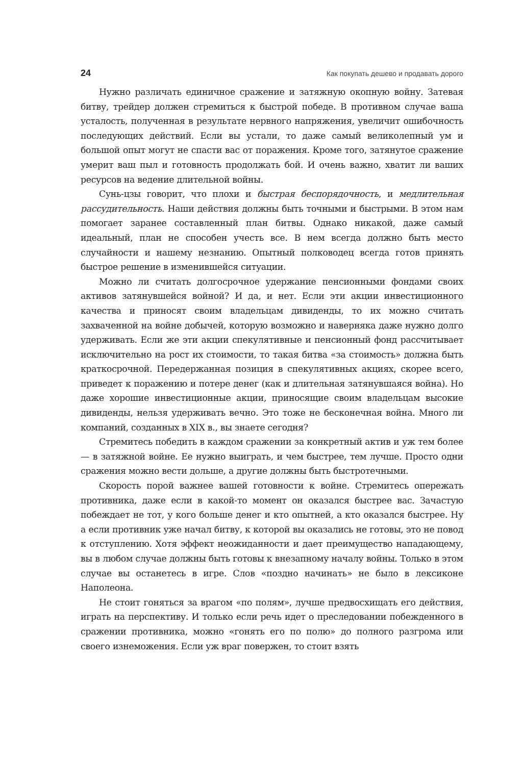24 Как покупать дешево и продавать дорого
Нужно различать единичное сражение и затяжную окопную войну. Затевая битву, трейдер должен стремиться к быстрой победе. В противном случае ваша усталость, полученная в результате нервного напряжения, увеличит ошибочность последующих действий. Если вы устали, то даже самый великолепный ум и большой опыт могут не спасти вас от поражения. Кроме того, затянутое сражение умерит ваш пыл и готовность продолжать бой. И очень важно, хватит ли ваших ресурсов на ведение длительной войны.
Сунь-цзы говорит, что плохи и быстрая беспорядочность, и медлительная рассудительность. Наши действия должны быть точными и быстрыми. В этом нам помогает заранее составленный план битвы. Однако никакой, даже самый идеальный, план не способен учесть все. В нем всегда должно быть место случайности и нашему незнанию. Опытный полководец всегда готов принять быстрое решение в изменившейся ситуации.
Можно ли считать долгосрочное удержание пенсионными фондами своих активов затянувшейся войной? И да, и нет. Если эти акции инвестиционного качества и приносят своим владельцам дивиденды, то их можно считать захваченной на войне добычей, которую возможно и наверняка даже нужно долго удерживать. Если же эти акции спекулятивные и пенсионный фонд рассчитывает исключительно на рост их стоимости, то такая битва «за стоимость» должна быть краткосрочной. Передержанная позиция в спекулятивных акциях, скорее всего, приведет к поражению и потере денег (как и длительная затянувшаяся война). Но даже хорошие инвестиционные акции, приносящие своим владельцам высокие дивиденды, нельзя удерживать вечно. Это тоже не бесконечная война. Много ли компаний, созданных в XIX в., вы знаете сегодня?
Стремитесь победить в каждом сражении за конкретный актив и уж тем более — в затяжной войне. Ее нужно выиграть, и чем быстрее, тем лучше. Просто одни сражения можно вести дольше, а другие должны быть быстротечными.
Скорость порой важнее вашей готовности к войне. Стремитесь опережать противника, даже если в какой-то момент он оказался быстрее вас. Зачастую побеждает не тот, у кого больше денег и кто опытней, а кто оказался быстрее. Ну а если противник уже начал битву, к которой вы оказались не готовы, это не повод к отступлению. Хотя эффект неожиданности и дает преимущество нападающему, вы в любом случае должны быть готовы к внезапному началу войны. Только в этом случае вы останетесь в игре. Слов «поздно начинать» не было в лексиконе Наполеона.
Не стоит гоняться за врагом «по полям», лучше предвосхищать его действия, играть на перспективу. И только если речь идет о преследовании побежденного в сражении противника, можно «гонять его по полю» до полного разгрома или своего изнеможения. Если уж враг повержен, то стоит взять